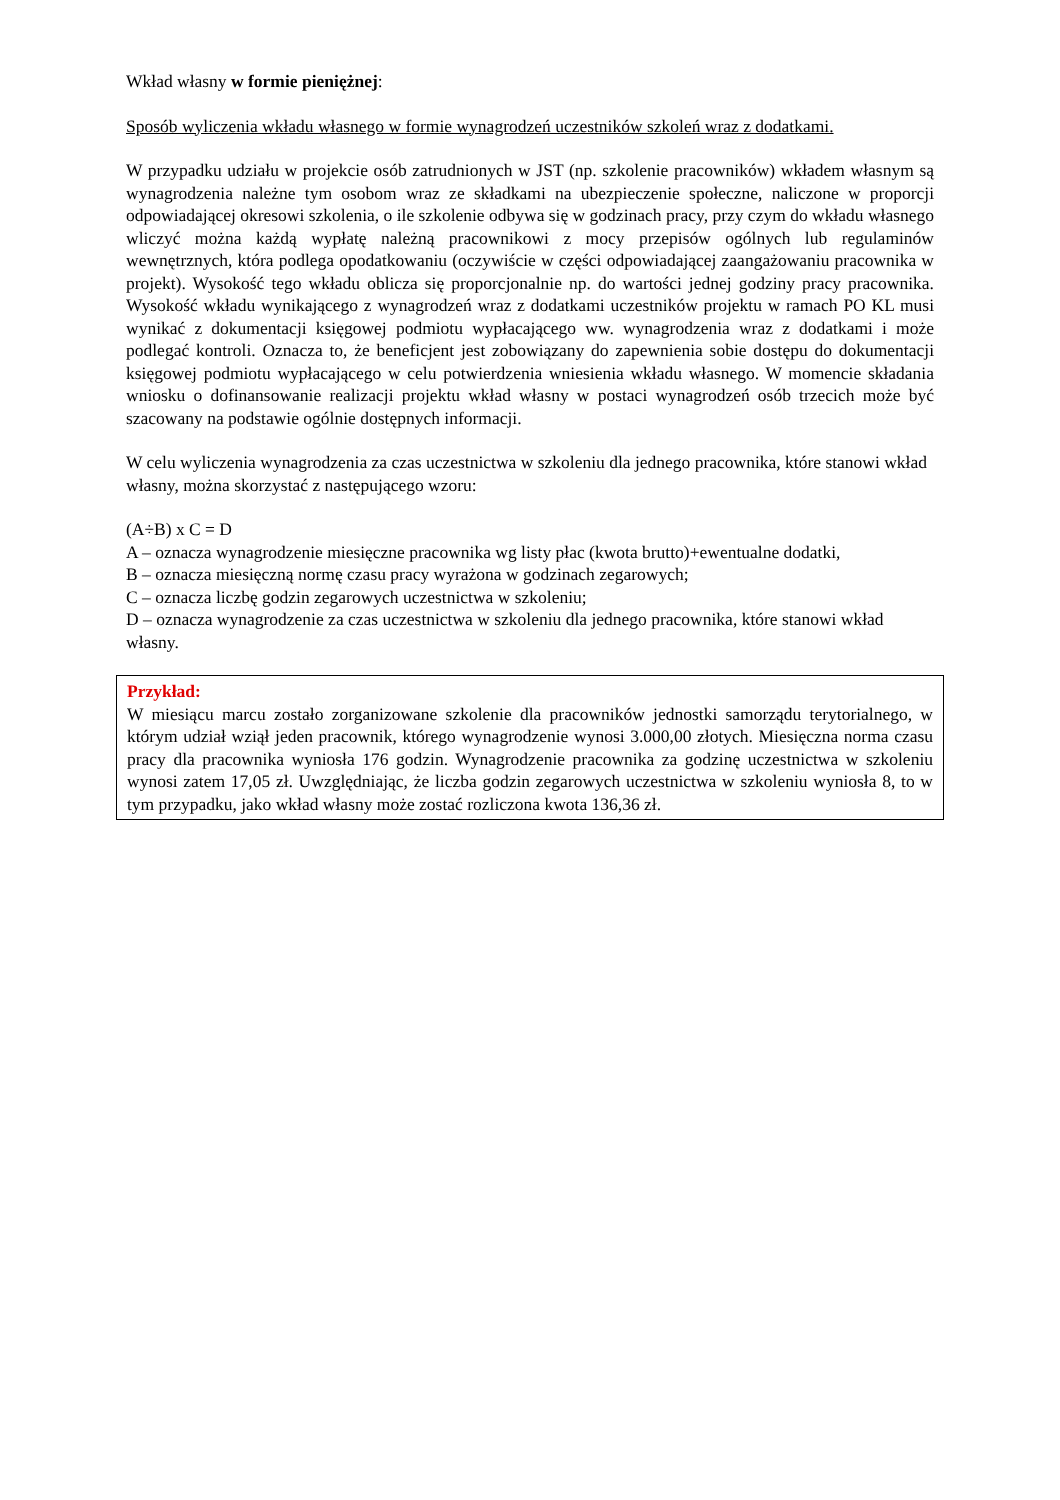Wkład własny w formie pieniężnej:
Sposób wyliczenia wkładu własnego w formie wynagrodzeń uczestników szkoleń wraz z dodatkami.
W przypadku udziału w projekcie osób zatrudnionych w JST (np. szkolenie pracowników) wkładem własnym są wynagrodzenia należne tym osobom wraz ze składkami na ubezpieczenie społeczne, naliczone w proporcji odpowiadającej okresowi szkolenia, o ile szkolenie odbywa się w godzinach pracy, przy czym do wkładu własnego wliczyć można każdą wypłatę należną pracownikowi z mocy przepisów ogólnych lub regulaminów wewnętrznych, która podlega opodatkowaniu (oczywiście w części odpowiadającej zaangażowaniu pracownika w projekt). Wysokość tego wkładu oblicza się proporcjonalnie np. do wartości jednej godziny pracy pracownika. Wysokość wkładu wynikającego z wynagrodzeń wraz z dodatkami uczestników projektu w ramach PO KL musi wynikać z dokumentacji księgowej podmiotu wypłacającego ww. wynagrodzenia wraz z dodatkami i może podlegać kontroli. Oznacza to, że beneficjent jest zobowiązany do zapewnienia sobie dostępu do dokumentacji księgowej podmiotu wypłacającego w celu potwierdzenia wniesienia wkładu własnego. W momencie składania wniosku o dofinansowanie realizacji projektu wkład własny w postaci wynagrodzeń osób trzecich może być szacowany na podstawie ogólnie dostępnych informacji.
W celu wyliczenia wynagrodzenia za czas uczestnictwa w szkoleniu dla jednego pracownika, które stanowi wkład własny, można skorzystać z następującego wzoru:
(A÷B) x C = D
A – oznacza wynagrodzenie miesięczne pracownika wg listy płac (kwota brutto)+ewentualne dodatki,
B – oznacza miesięczną normę czasu pracy wyrażona w godzinach zegarowych;
C – oznacza liczbę godzin zegarowych uczestnictwa w szkoleniu;
D – oznacza wynagrodzenie za czas uczestnictwa w szkoleniu dla jednego pracownika, które stanowi wkład własny.
Przykład:
W miesiącu marcu zostało zorganizowane szkolenie dla pracowników jednostki samorządu terytorialnego, w którym udział wziął jeden pracownik, którego wynagrodzenie wynosi 3.000,00 złotych. Miesięczna norma czasu pracy dla pracownika wyniosła 176 godzin. Wynagrodzenie pracownika za godzinę uczestnictwa w szkoleniu wynosi zatem 17,05 zł. Uwzględniając, że liczba godzin zegarowych uczestnictwa w szkoleniu wyniosła 8, to w tym przypadku, jako wkład własny może zostać rozliczona kwota 136,36 zł.